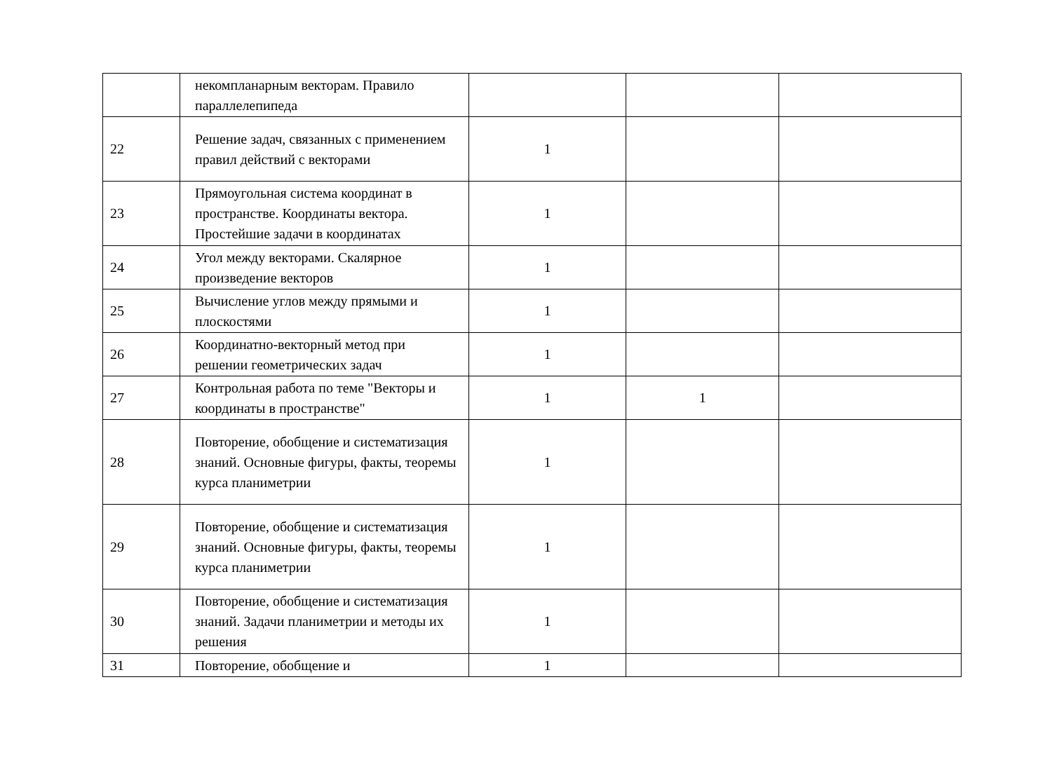| | некомпланарным векторам. Правило параллелепипеда | | | |
| 22 | Решение задач, связанных с применением правил действий с векторами | 1 | | |
| 23 | Прямоугольная система координат в пространстве. Координаты вектора. Простейшие задачи в координатах | 1 | | |
| 24 | Угол между векторами. Скалярное произведение векторов | 1 | | |
| 25 | Вычисление углов между прямыми и плоскостями | 1 | | |
| 26 | Координатно-векторный метод при решении геометрических задач | 1 | | |
| 27 | Контрольная работа по теме "Векторы и координаты в пространстве" | 1 | 1 | |
| 28 | Повторение, обобщение и систематизация знаний. Основные фигуры, факты, теоремы курса планиметрии | 1 | | |
| 29 | Повторение, обобщение и систематизация знаний. Основные фигуры, факты, теоремы курса планиметрии | 1 | | |
| 30 | Повторение, обобщение и систематизация знаний. Задачи планиметрии и методы их решения | 1 | | |
| 31 | Повторение, обобщение и | 1 | | |